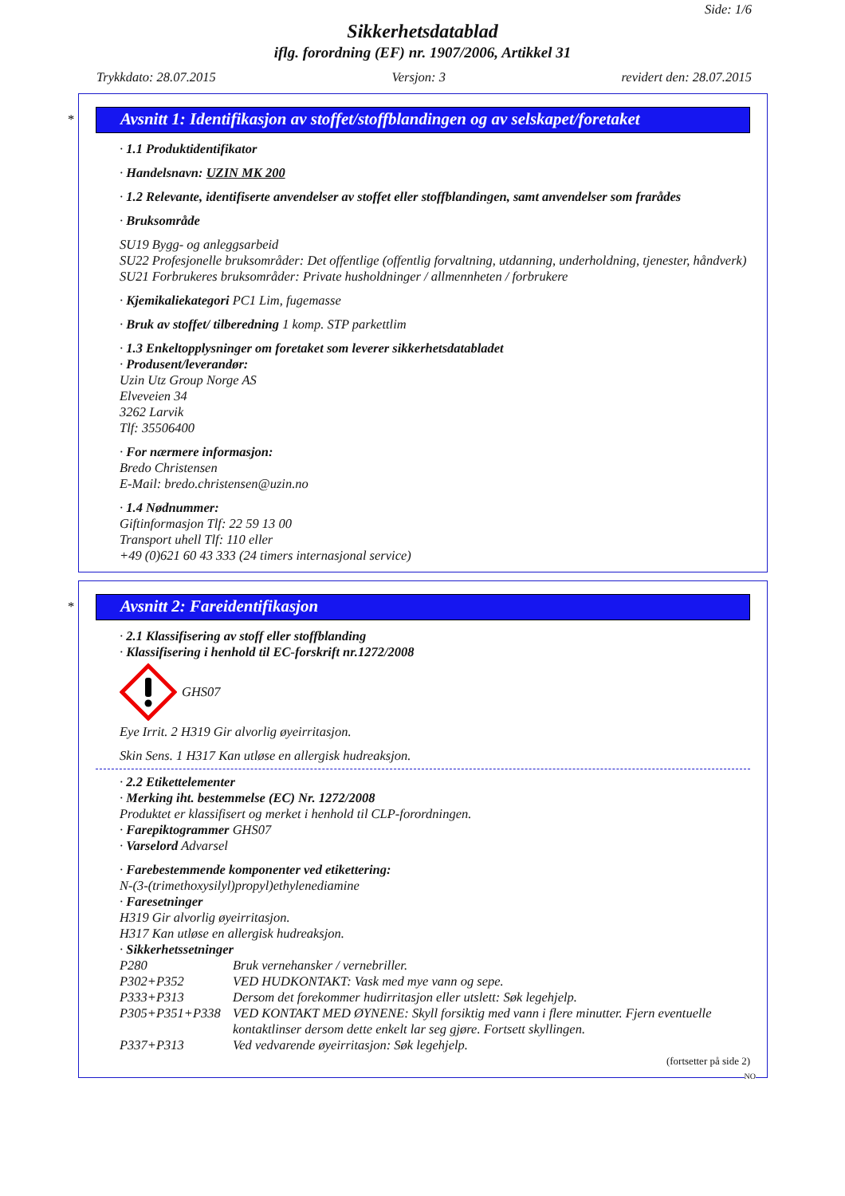Side: 1/6
Sikkerhetsdatablad
iflg. forordning (EF) nr. 1907/2006, Artikkel 31
Trykkdato: 28.07.2015 Versjon: 3 revidert den: 28.07.2015
*
Avsnitt 1: Identifikasjon av stoffet/stoffblandingen og av selskapet/foretaket
· 1.1 Produktidentifikator
· Handelsnavn: UZIN MK 200
· 1.2 Relevante, identifiserte anvendelser av stoffet eller stoffblandingen, samt anvendelser som frarådes
· Bruksområde
SU19 Bygg- og anleggsarbeid
SU22 Profesjonelle bruksområder: Det offentlige (offentlig forvaltning, utdanning, underholdning, tjenester, håndverk)
SU21 Forbrukeres bruksområder: Private husholdninger / allmennheten / forbrukere
· Kjemikaliekategori PC1 Lim, fugemasse
· Bruk av stoffet/ tilberedning 1 komp. STP parkettlim
· 1.3 Enkeltopplysninger om foretaket som leverer sikkerhetsdatabladet
· Produsent/leverandør:
Uzin Utz Group Norge AS
Elveveien 34
3262 Larvik
Tlf: 35506400
· For nærmere informasjon:
Bredo Christensen
E-Mail: bredo.christensen@uzin.no
· 1.4 Nødnummer:
Giftinformasjon Tlf: 22 59 13 00
Transport uhell Tlf: 110 eller
+49 (0)621 60 43 333 (24 timers internasjonal service)
*
Avsnitt 2: Fareidentifikasjon
· 2.1 Klassifisering av stoff eller stoffblanding
· Klassifisering i henhold til EC-forskrift nr.1272/2008
GHS07
Eye Irrit. 2 H319 Gir alvorlig øyeirritasjon.
Skin Sens. 1 H317 Kan utløse en allergisk hudreaksjon.
· 2.2 Etikettelementer
· Merking iht. bestemmelse (EC) Nr. 1272/2008
Produktet er klassifisert og merket i henhold til CLP-forordningen.
· Farepiktogrammer GHS07
· Varselord Advarsel
· Farebestemmende komponenter ved etikettering:
N-(3-(trimethoxysilyl)propyl)ethylenediamine
· Faresetninger
H319 Gir alvorlig øyeirritasjon.
H317 Kan utløse en allergisk hudreaksjon.
· Sikkerhetssetninger
P280 Bruk vernehansker / vernebriller.
P302+P352 VED HUDKONTAKT: Vask med mye vann og sepe.
P333+P313 Dersom det forekommer hudirritasjon eller utslett: Søk legehjelp.
P305+P351+P338 VED KONTAKT MED ØYNENE: Skyll forsiktig med vann i flere minutter. Fjern eventuelle kontaktlinser dersom dette enkelt lar seg gjøre. Fortsett skyllingen.
P337+P313 Ved vedvarende øyeirritasjon: Søk legehjelp.
(fortsetter på side 2)
NO